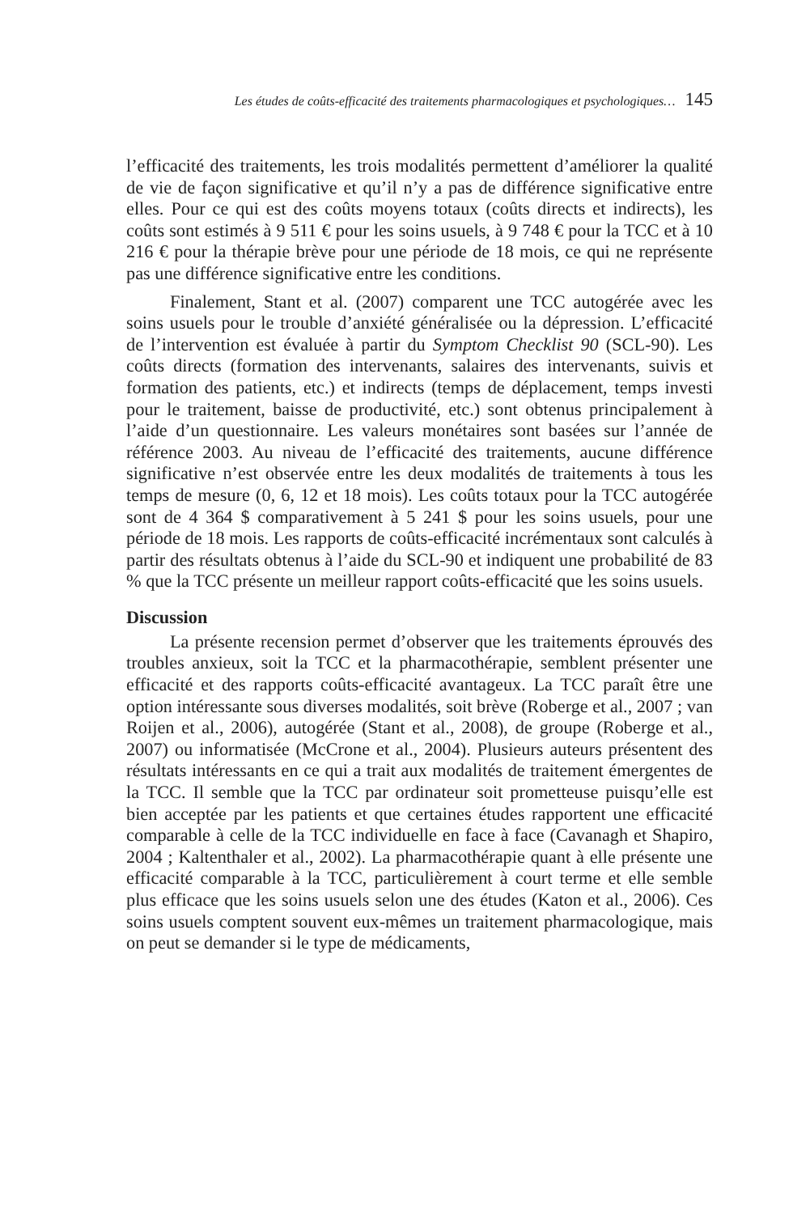Les études de coûts-efficacité des traitements pharmacologiques et psychologiques… 145
l’efficacité des traitements, les trois modalités permettent d’améliorer la qualité de vie de façon significative et qu’il n’y a pas de différence significative entre elles. Pour ce qui est des coûts moyens totaux (coûts directs et indirects), les coûts sont estimés à 9 511 € pour les soins usuels, à 9 748 € pour la TCC et à 10 216 € pour la thérapie brève pour une période de 18 mois, ce qui ne représente pas une différence significative entre les conditions.
Finalement, Stant et al. (2007) comparent une TCC autogérée avec les soins usuels pour le trouble d’anxiété généralisée ou la dépression. L’efficacité de l’intervention est évaluée à partir du Symptom Checklist 90 (SCL-90). Les coûts directs (formation des intervenants, salaires des intervenants, suivis et formation des patients, etc.) et indirects (temps de déplacement, temps investi pour le traitement, baisse de productivité, etc.) sont obtenus principalement à l’aide d’un questionnaire. Les valeurs monétaires sont basées sur l’année de référence 2003. Au niveau de l’efficacité des traitements, aucune différence significative n’est observée entre les deux modalités de traitements à tous les temps de mesure (0, 6, 12 et 18 mois). Les coûts totaux pour la TCC autogérée sont de 4 364 $ comparativement à 5 241 $ pour les soins usuels, pour une période de 18 mois. Les rapports de coûts-efficacité incrémentaux sont calculés à partir des résultats obtenus à l’aide du SCL-90 et indiquent une probabilité de 83 % que la TCC présente un meilleur rapport coûts-efficacité que les soins usuels.
Discussion
La présente recension permet d’observer que les traitements éprouvés des troubles anxieux, soit la TCC et la pharmacothérapie, semblent présenter une efficacité et des rapports coûts-efficacité avantageux. La TCC paraît être une option intéressante sous diverses modalités, soit brève (Roberge et al., 2007 ; van Roijen et al., 2006), autogérée (Stant et al., 2008), de groupe (Roberge et al., 2007) ou informatisée (McCrone et al., 2004). Plusieurs auteurs présentent des résultats intéressants en ce qui a trait aux modalités de traitement émergentes de la TCC. Il semble que la TCC par ordinateur soit prometteuse puisqu’elle est bien acceptée par les patients et que certaines études rapportent une efficacité comparable à celle de la TCC individuelle en face à face (Cavanagh et Shapiro, 2004 ; Kaltenthaler et al., 2002). La pharmacothérapie quant à elle présente une efficacité comparable à la TCC, particulièrement à court terme et elle semble plus efficace que les soins usuels selon une des études (Katon et al., 2006). Ces soins usuels comptent souvent eux-mêmes un traitement pharmacologique, mais on peut se demander si le type de médicaments,